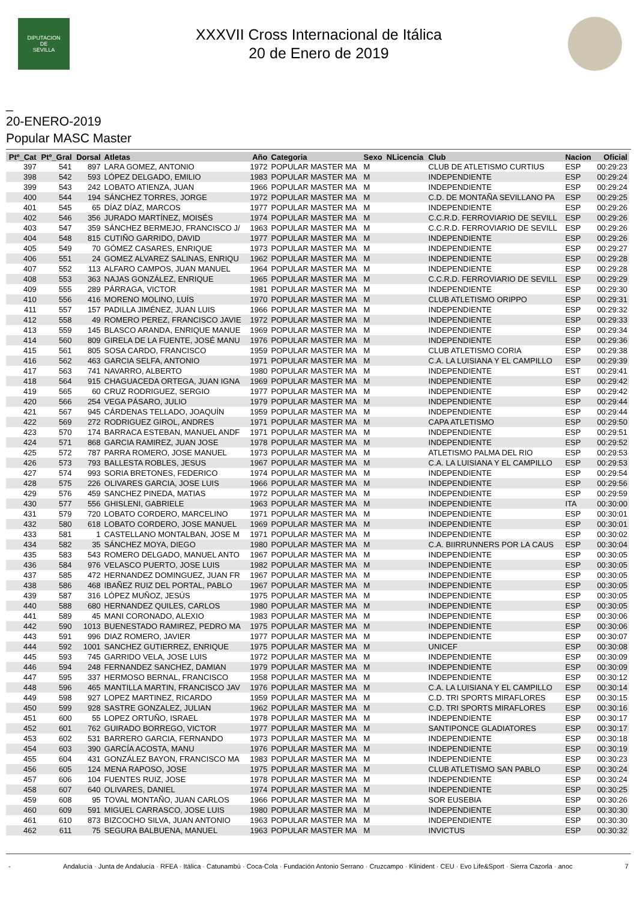DIPUTACION
DE
SEVILLA
XXXVII Cross Internacional de Itálica
20 de Enero de 2019
_
20-ENERO-2019
Popular MASC Master
| Ptº_Cat | Ptº_Gral | Dorsal | Atletas | Año | Categoria | Sexo | NLicencia | Club | Nacion | Oficial |
| --- | --- | --- | --- | --- | --- | --- | --- | --- | --- | --- |
| 397 | 541 | 897 | LARA GOMEZ, ANTONIO | 1972 | POPULAR MASTER MA | M | | CLUB DE ATLETISMO CURTIUS | ESP | 00:29:23 |
| 398 | 542 | 593 | LÓPEZ DELGADO, EMILIO | 1983 | POPULAR MASTER MA | M | | INDEPENDIENTE | ESP | 00:29:24 |
| 399 | 543 | 242 | LOBATO ATIENZA, JUAN | 1966 | POPULAR MASTER MA | M | | INDEPENDIENTE | ESP | 00:29:24 |
| 400 | 544 | 194 | SÁNCHEZ TORRES, JORGE | 1972 | POPULAR MASTER MA | M | | C.D. DE MONTAÑA SEVILLANO PA | ESP | 00:29:25 |
| 401 | 545 | 65 | DÍAZ DÍAZ, MARCOS | 1977 | POPULAR MASTER MA | M | | INDEPENDIENTE | ESP | 00:29:26 |
| 402 | 546 | 356 | JURADO MARTÍNEZ, MOISÉS | 1974 | POPULAR MASTER MA | M | | C.C.R.D. FERROVIARIO DE SEVILL | ESP | 00:29:26 |
| 403 | 547 | 359 | SÁNCHEZ BERMEJO, FRANCISCO J/ | 1963 | POPULAR MASTER MA | M | | C.C.R.D. FERROVIARIO DE SEVILL | ESP | 00:29:26 |
| 404 | 548 | 815 | CUTIÑO GARRIDO, DAVID | 1977 | POPULAR MASTER MA | M | | INDEPENDIENTE | ESP | 00:29:26 |
| 405 | 549 | 70 | GÓMEZ CASARES, ENRIQUE | 1973 | POPULAR MASTER MA | M | | INDEPENDIENTE | ESP | 00:29:27 |
| 406 | 551 | 24 | GOMEZ ALVAREZ SALINAS, ENRIQU | 1962 | POPULAR MASTER MA | M | | INDEPENDIENTE | ESP | 00:29:28 |
| 407 | 552 | 113 | ALFARO CAMPOS, JUAN MANUEL | 1964 | POPULAR MASTER MA | M | | INDEPENDIENTE | ESP | 00:29:28 |
| 408 | 553 | 363 | NAJAS GONZÁLEZ, ENRIQUE | 1965 | POPULAR MASTER MA | M | | C.C.R.D. FERROVIARIO DE SEVILL | ESP | 00:29:29 |
| 409 | 555 | 289 | PÁRRAGA, VICTOR | 1981 | POPULAR MASTER MA | M | | INDEPENDIENTE | ESP | 00:29:30 |
| 410 | 556 | 416 | MORENO MOLINO, LUÍS | 1970 | POPULAR MASTER MA | M | | CLUB ATLETISMO ORIPPO | ESP | 00:29:31 |
| 411 | 557 | 157 | PADILLA JIMÉNEZ, JUAN LUIS | 1966 | POPULAR MASTER MA | M | | INDEPENDIENTE | ESP | 00:29:32 |
| 412 | 558 | 49 | ROMERO PEREZ, FRANCISCO JAVIE | 1972 | POPULAR MASTER MA | M | | INDEPENDIENTE | ESP | 00:29:33 |
| 413 | 559 | 145 | BLASCO ARANDA, ENRIQUE MANUE | 1969 | POPULAR MASTER MA | M | | INDEPENDIENTE | ESP | 00:29:34 |
| 414 | 560 | 809 | GIRELA DE LA FUENTE, JOSÉ MANU | 1976 | POPULAR MASTER MA | M | | INDEPENDIENTE | ESP | 00:29:36 |
| 415 | 561 | 805 | SOSA CARDO, FRANCISCO | 1959 | POPULAR MASTER MA | M | | CLUB ATLETISMO CORIA | ESP | 00:29:38 |
| 416 | 562 | 463 | GARCIA SELFA, ANTONIO | 1971 | POPULAR MASTER MA | M | | C.A. LA LUISIANA Y EL CAMPILLO | ESP | 00:29:39 |
| 417 | 563 | 741 | NAVARRO, ALBERTO | 1980 | POPULAR MASTER MA | M | | INDEPENDIENTE | EST | 00:29:41 |
| 418 | 564 | 915 | CHAGUACEDA ORTEGA, JUAN IGNA | 1969 | POPULAR MASTER MA | M | | INDEPENDIENTE | ESP | 00:29:42 |
| 419 | 565 | 60 | CRUZ RODRIGUEZ, SERGIO | 1977 | POPULAR MASTER MA | M | | INDEPENDIENTE | ESP | 00:29:42 |
| 420 | 566 | 254 | VEGA PÁSARO, JULIO | 1979 | POPULAR MASTER MA | M | | INDEPENDIENTE | ESP | 00:29:44 |
| 421 | 567 | 945 | CÁRDENAS TELLADO, JOAQUÍN | 1959 | POPULAR MASTER MA | M | | INDEPENDIENTE | ESP | 00:29:44 |
| 422 | 569 | 272 | RODRIGUEZ GIROL, ANDRES | 1971 | POPULAR MASTER MA | M | | CAPA ATLETISMO | ESP | 00:29:50 |
| 423 | 570 | 174 | BARRACA ESTEBAN, MANUEL ANDF | 1971 | POPULAR MASTER MA | M | | INDEPENDIENTE | ESP | 00:29:51 |
| 424 | 571 | 868 | GARCIA RAMIREZ, JUAN JOSE | 1978 | POPULAR MASTER MA | M | | INDEPENDIENTE | ESP | 00:29:52 |
| 425 | 572 | 787 | PARRA ROMERO, JOSE MANUEL | 1973 | POPULAR MASTER MA | M | | ATLETISMO PALMA DEL RIO | ESP | 00:29:53 |
| 426 | 573 | 793 | BALLESTA ROBLES, JESUS | 1967 | POPULAR MASTER MA | M | | C.A. LA LUISIANA Y EL CAMPILLO | ESP | 00:29:53 |
| 427 | 574 | 993 | SORIA BRETONES, FEDERICO | 1974 | POPULAR MASTER MA | M | | INDEPENDIENTE | ESP | 00:29:54 |
| 428 | 575 | 226 | OLIVARES GARCIA, JOSE LUIS | 1966 | POPULAR MASTER MA | M | | INDEPENDIENTE | ESP | 00:29:56 |
| 429 | 576 | 459 | SANCHEZ PINEDA, MATIAS | 1972 | POPULAR MASTER MA | M | | INDEPENDIENTE | ESP | 00:29:59 |
| 430 | 577 | 556 | GHISLENI, GABRIELE | 1963 | POPULAR MASTER MA | M | | INDEPENDIENTE | ITA | 00:30:00 |
| 431 | 579 | 720 | LOBATO CORDERO, MARCELINO | 1971 | POPULAR MASTER MA | M | | INDEPENDIENTE | ESP | 00:30:01 |
| 432 | 580 | 618 | LOBATO CORDERO, JOSE MANUEL | 1969 | POPULAR MASTER MA | M | | INDEPENDIENTE | ESP | 00:30:01 |
| 433 | 581 | 1 | CASTELLANO MONTALBAN, JOSE M | 1971 | POPULAR MASTER MA | M | | INDEPENDIENTE | ESP | 00:30:02 |
| 434 | 582 | 35 | SÁNCHEZ MOYA, DIEGO | 1980 | POPULAR MASTER MA | M | | C.A. BIIRRUNNERS POR LA CAUS | ESP | 00:30:04 |
| 435 | 583 | 543 | ROMERO DELGADO, MANUEL ANTO | 1967 | POPULAR MASTER MA | M | | INDEPENDIENTE | ESP | 00:30:05 |
| 436 | 584 | 976 | VELASCO PUERTO, JOSE LUIS | 1982 | POPULAR MASTER MA | M | | INDEPENDIENTE | ESP | 00:30:05 |
| 437 | 585 | 472 | HERNANDEZ DOMINGUEZ, JUAN FR | 1967 | POPULAR MASTER MA | M | | INDEPENDIENTE | ESP | 00:30:05 |
| 438 | 586 | 468 | IBAÑEZ RUIZ DEL PORTAL, PABLO | 1967 | POPULAR MASTER MA | M | | INDEPENDIENTE | ESP | 00:30:05 |
| 439 | 587 | 316 | LÓPEZ MUÑOZ, JESÚS | 1975 | POPULAR MASTER MA | M | | INDEPENDIENTE | ESP | 00:30:05 |
| 440 | 588 | 680 | HERNANDEZ QUILES, CARLOS | 1980 | POPULAR MASTER MA | M | | INDEPENDIENTE | ESP | 00:30:05 |
| 441 | 589 | 45 | MANI CORONADO, ALEXIO | 1983 | POPULAR MASTER MA | M | | INDEPENDIENTE | ESP | 00:30:06 |
| 442 | 590 | 1013 | BUENESTADO RAMIREZ, PEDRO MA | 1975 | POPULAR MASTER MA | M | | INDEPENDIENTE | ESP | 00:30:06 |
| 443 | 591 | 996 | DIAZ ROMERO, JAVIER | 1977 | POPULAR MASTER MA | M | | INDEPENDIENTE | ESP | 00:30:07 |
| 444 | 592 | 1001 | SANCHEZ GUTIERREZ, ENRIQUE | 1975 | POPULAR MASTER MA | M | | UNICEF | ESP | 00:30:08 |
| 445 | 593 | 745 | GARRIDO VELA, JOSE LUIS | 1972 | POPULAR MASTER MA | M | | INDEPENDIENTE | ESP | 00:30:09 |
| 446 | 594 | 248 | FERNANDEZ SANCHEZ, DAMIAN | 1979 | POPULAR MASTER MA | M | | INDEPENDIENTE | ESP | 00:30:09 |
| 447 | 595 | 337 | HERMOSO BERNAL, FRANCISCO | 1958 | POPULAR MASTER MA | M | | INDEPENDIENTE | ESP | 00:30:12 |
| 448 | 596 | 465 | MANTILLA MARTIN, FRANCISCO JAV | 1976 | POPULAR MASTER MA | M | | C.A. LA LUISIANA Y EL CAMPILLO | ESP | 00:30:14 |
| 449 | 598 | 927 | LOPEZ MARTINEZ, RICARDO | 1959 | POPULAR MASTER MA | M | | C.D. TRI SPORTS MIRAFLORES | ESP | 00:30:15 |
| 450 | 599 | 928 | SASTRE GONZALEZ, JULIAN | 1962 | POPULAR MASTER MA | M | | C.D. TRI SPORTS MIRAFLORES | ESP | 00:30:16 |
| 451 | 600 | 55 | LOPEZ ORTUÑO, ISRAEL | 1978 | POPULAR MASTER MA | M | | INDEPENDIENTE | ESP | 00:30:17 |
| 452 | 601 | 762 | GUIRADO BORREGO, VICTOR | 1977 | POPULAR MASTER MA | M | | SANTIPONCE GLADIATORES | ESP | 00:30:17 |
| 453 | 602 | 531 | BARRERO GARCIA, FERNANDO | 1973 | POPULAR MASTER MA | M | | INDEPENDIENTE | ESP | 00:30:18 |
| 454 | 603 | 390 | GARCÍA ACOSTA, MANU | 1976 | POPULAR MASTER MA | M | | INDEPENDIENTE | ESP | 00:30:19 |
| 455 | 604 | 431 | GONZÁLEZ BAYON, FRANCISCO MA | 1983 | POPULAR MASTER MA | M | | INDEPENDIENTE | ESP | 00:30:23 |
| 456 | 605 | 124 | MENA RAPOSO, JOSE | 1975 | POPULAR MASTER MA | M | | CLUB ATLETISMO SAN PABLO | ESP | 00:30:24 |
| 457 | 606 | 104 | FUENTES RUIZ, JOSE | 1978 | POPULAR MASTER MA | M | | INDEPENDIENTE | ESP | 00:30:24 |
| 458 | 607 | 640 | OLIVARES, DANIEL | 1974 | POPULAR MASTER MA | M | | INDEPENDIENTE | ESP | 00:30:25 |
| 459 | 608 | 95 | TOVAL MONTAÑO, JUAN CARLOS | 1966 | POPULAR MASTER MA | M | | SOR EUSEBIA | ESP | 00:30:26 |
| 460 | 609 | 591 | MIGUEL CARRASCO, JOSE LUIS | 1980 | POPULAR MASTER MA | M | | INDEPENDIENTE | ESP | 00:30:30 |
| 461 | 610 | 873 | BIZCOCHO SILVA, JUAN ANTONIO | 1963 | POPULAR MASTER MA | M | | INDEPENDIENTE | ESP | 00:30:30 |
| 462 | 611 | 75 | SEGURA BALBUENA, MANUEL | 1963 | POPULAR MASTER MA | M | | INVICTUS | ESP | 00:30:32 |
- Andalucía · Junta de Andalucía · RFEA · Itálica · Catunambú · Coca-Cola · Fundación Antonio Serrano · Cruzcampo · Klinident · CEU · Evo Life&Sport · Sierra Cazorla · anoc 7